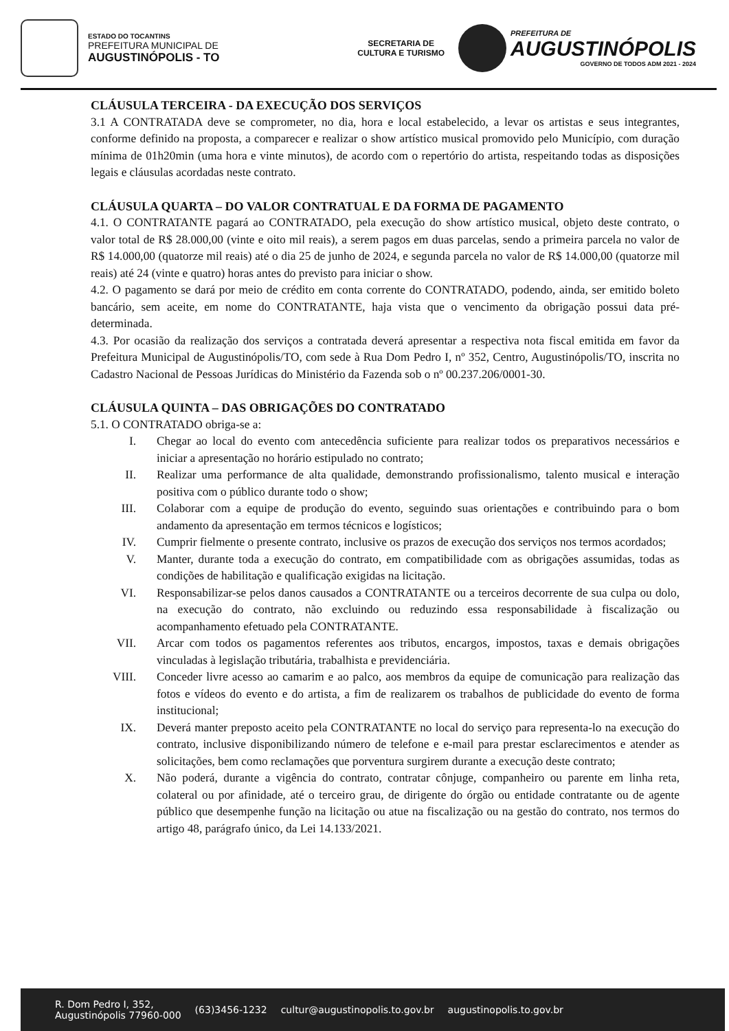ESTADO DO TOCANTINS
PREFEITURA MUNICIPAL DE
AUGUSTINÓPOLIS - TO
SECRETARIA DE
CULTURA E TURISMO
PREFEITURA DE
AUGUSTINÓPOLIS
GOVERNO DE TODOS ADM 2021 - 2024
CLÁUSULA TERCEIRA - DA EXECUÇÃO DOS SERVIÇOS
3.1 A CONTRATADA deve se comprometer, no dia, hora e local estabelecido, a levar os artistas e seus integrantes, conforme definido na proposta, a comparecer e realizar o show artístico musical promovido pelo Município, com duração mínima de 01h20min (uma hora e vinte minutos), de acordo com o repertório do artista, respeitando todas as disposições legais e cláusulas acordadas neste contrato.
CLÁUSULA QUARTA – DO VALOR CONTRATUAL E DA FORMA DE PAGAMENTO
4.1. O CONTRATANTE pagará ao CONTRATADO, pela execução do show artístico musical, objeto deste contrato, o valor total de R$ 28.000,00 (vinte e oito mil reais), a serem pagos em duas parcelas, sendo a primeira parcela no valor de R$ 14.000,00 (quatorze mil reais) até o dia 25 de junho de 2024, e segunda parcela no valor de R$ 14.000,00 (quatorze mil reais) até 24 (vinte e quatro) horas antes do previsto para iniciar o show.
4.2. O pagamento se dará por meio de crédito em conta corrente do CONTRATADO, podendo, ainda, ser emitido boleto bancário, sem aceite, em nome do CONTRATANTE, haja vista que o vencimento da obrigação possui data pré-determinada.
4.3. Por ocasião da realização dos serviços a contratada deverá apresentar a respectiva nota fiscal emitida em favor da Prefeitura Municipal de Augustinópolis/TO, com sede à Rua Dom Pedro I, nº 352, Centro, Augustinópolis/TO, inscrita no Cadastro Nacional de Pessoas Jurídicas do Ministério da Fazenda sob o nº 00.237.206/0001-30.
CLÁUSULA QUINTA – DAS OBRIGAÇÕES DO CONTRATADO
5.1. O CONTRATADO obriga-se a:
I. Chegar ao local do evento com antecedência suficiente para realizar todos os preparativos necessários e iniciar a apresentação no horário estipulado no contrato;
II. Realizar uma performance de alta qualidade, demonstrando profissionalismo, talento musical e interação positiva com o público durante todo o show;
III. Colaborar com a equipe de produção do evento, seguindo suas orientações e contribuindo para o bom andamento da apresentação em termos técnicos e logísticos;
IV. Cumprir fielmente o presente contrato, inclusive os prazos de execução dos serviços nos termos acordados;
V. Manter, durante toda a execução do contrato, em compatibilidade com as obrigações assumidas, todas as condições de habilitação e qualificação exigidas na licitação.
VI. Responsabilizar-se pelos danos causados a CONTRATANTE ou a terceiros decorrente de sua culpa ou dolo, na execução do contrato, não excluindo ou reduzindo essa responsabilidade à fiscalização ou acompanhamento efetuado pela CONTRATANTE.
VII. Arcar com todos os pagamentos referentes aos tributos, encargos, impostos, taxas e demais obrigações vinculadas à legislação tributária, trabalhista e previdenciária.
VIII. Conceder livre acesso ao camarim e ao palco, aos membros da equipe de comunicação para realização das fotos e vídeos do evento e do artista, a fim de realizarem os trabalhos de publicidade do evento de forma institucional;
IX. Deverá manter preposto aceito pela CONTRATANTE no local do serviço para representa-lo na execução do contrato, inclusive disponibilizando número de telefone e e-mail para prestar esclarecimentos e atender as solicitações, bem como reclamações que porventura surgirem durante a execução deste contrato;
X. Não poderá, durante a vigência do contrato, contratar cônjuge, companheiro ou parente em linha reta, colateral ou por afinidade, até o terceiro grau, de dirigente do órgão ou entidade contratante ou de agente público que desempenhe função na licitação ou atue na fiscalização ou na gestão do contrato, nos termos do artigo 48, parágrafo único, da Lei 14.133/2021.
R. Dom Pedro I, 352,
Augustinópolis 77960-000 (63)3456-1232 cultur@augustinopolis.to.gov.br augustinopolis.to.gov.br